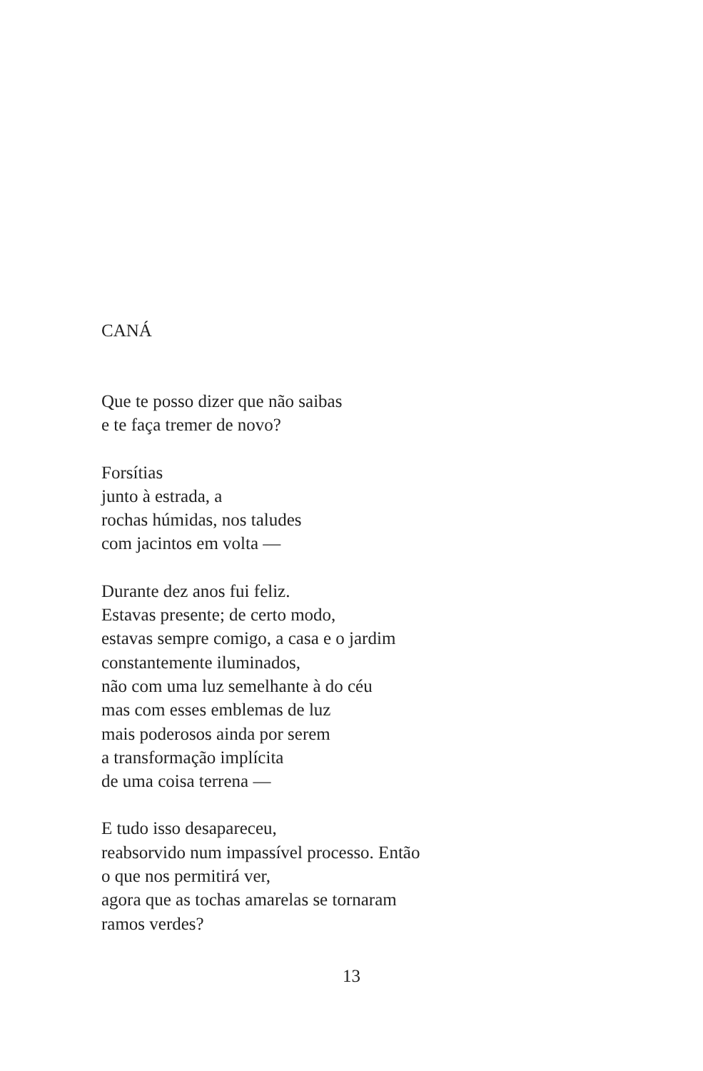CANÁ
Que te posso dizer que não saibas
e te faça tremer de novo?
Forsítias
junto à estrada, a
rochas húmidas, nos taludes
com jacintos em volta —
Durante dez anos fui feliz.
Estavas presente; de certo modo,
estavas sempre comigo, a casa e o jardim
constantemente iluminados,
não com uma luz semelhante à do céu
mas com esses emblemas de luz
mais poderosos ainda por serem
a transformação implícita
de uma coisa terrena —
E tudo isso desapareceu,
reabsorvido num impassível processo. Então
o que nos permitirá ver,
agora que as tochas amarelas se tornaram
ramos verdes?
13